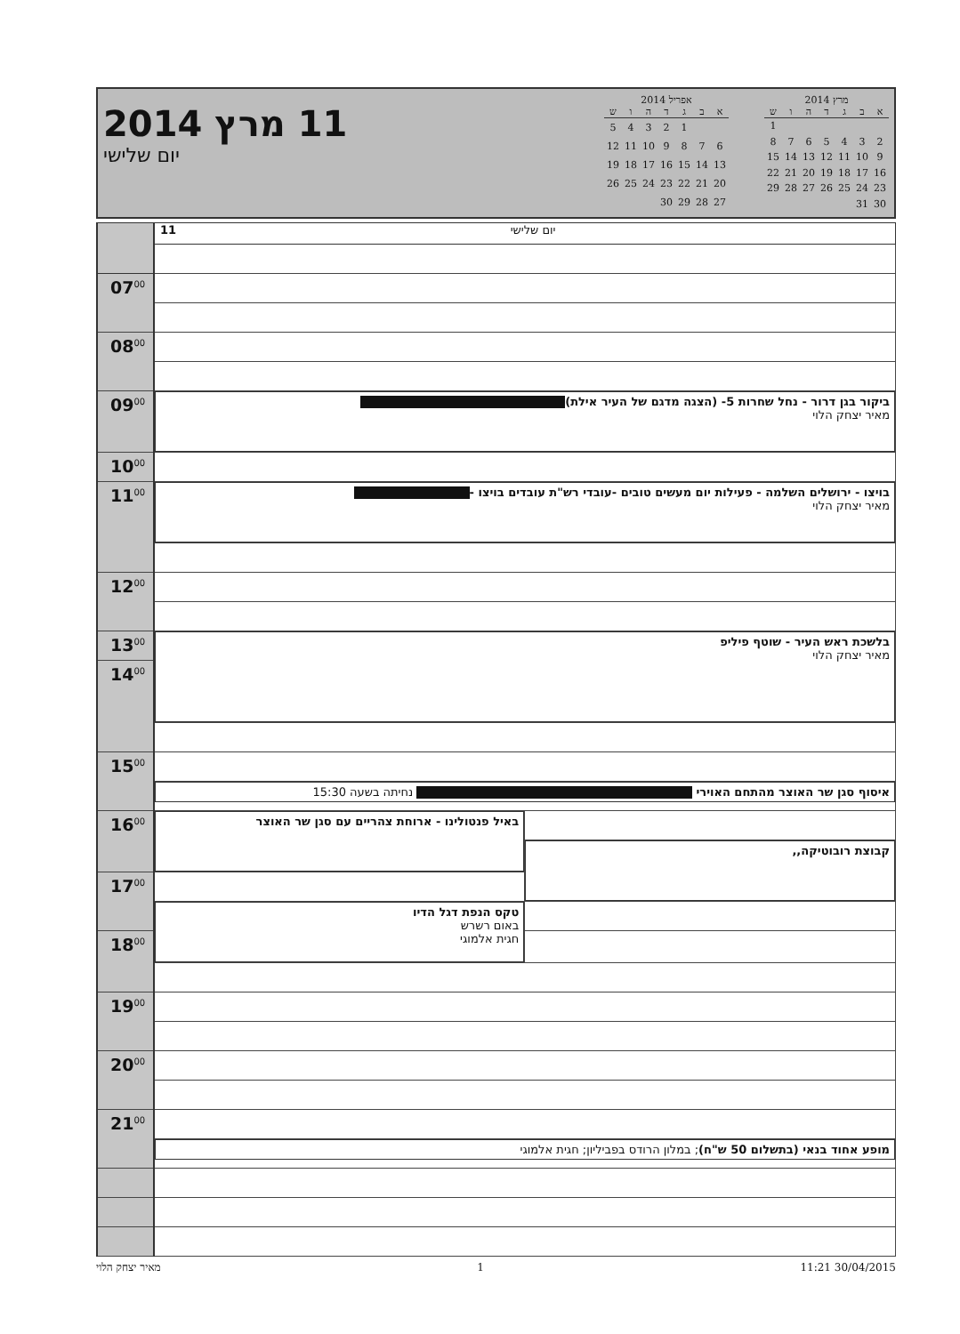11 מרץ 2014
יום שלישי
אפריל 2014
| א | ב | ג | ד | ה | ו | ש |
| --- | --- | --- | --- | --- | --- | --- |
| | | 1 | 2 | 3 | 4 | 5 |
| 6 | 7 | 8 | 9 | 10 | 11 | 12 |
| 13 | 14 | 15 | 16 | 17 | 18 | 19 |
| 20 | 21 | 22 | 23 | 24 | 25 | 26 |
| 27 | 28 | 29 | 30 | | | |
מרץ 2014
| א | ב | ג | ד | ה | ו | ש |
| --- | --- | --- | --- | --- | --- | --- |
| | | | | | | 1 |
| 2 | 3 | 4 | 5 | 6 | 7 | 8 |
| 9 | 10 | 11 | 12 | 13 | 14 | 15 |
| 16 | 17 | 18 | 19 | 20 | 21 | 22 |
| 23 | 24 | 25 | 26 | 27 | 28 | 29 |
| 30 | 31 | | | | | |
| | 11 יום שלישי | |
| 07<sup>00</sup> | | |
| 08<sup>00</sup> | | |
| 09<sup>00</sup> | ביקור בגן דרור - נחל שחרות 5- (הצגה מדגם של העיר אילת) מאיר יצחק הלוי | |
| 10<sup>00</sup> | | |
| | בויצו - ירושלים השלמה - פעילות יום מעשים טובים -עובדי רש"ת עובדים בויצו - מאיר יצחק הלוי | |
| 11<sup>00</sup> | | |
| 12<sup>00</sup> | | |
| 13<sup>00</sup> | בלשכת ראש העיר - שוטף פיליפ מאיר יצחק הלוי | |
| 14<sup>00</sup> | | |
| 15<sup>00</sup> | | |
| | איסוף סגן שר האוצר מהתחם האוירי נחיתה בשעה 15:30 | |
| 16<sup>00</sup> | באיל פנטולינו - ארוחת צהריים עם סגן שר האוצר | |
| | | קבוצת רובוטיקה,, |
| 17<sup>00</sup> | | |
| | טקס הנפת דגל הדיו באום רשרש חגית אלמוגי | |
| 18<sup>00</sup> | | |
| 19<sup>00</sup> | | |
| 20<sup>00</sup> | | |
| 21<sup>00</sup> | | |
| | מופע אחוד בנאי (בתשלום 50 ש"ח) ; במלון הרודס בפביליון; חגית אלמוגי | |
30/04/2015 11:21 1 מאיר יצחק הלוי